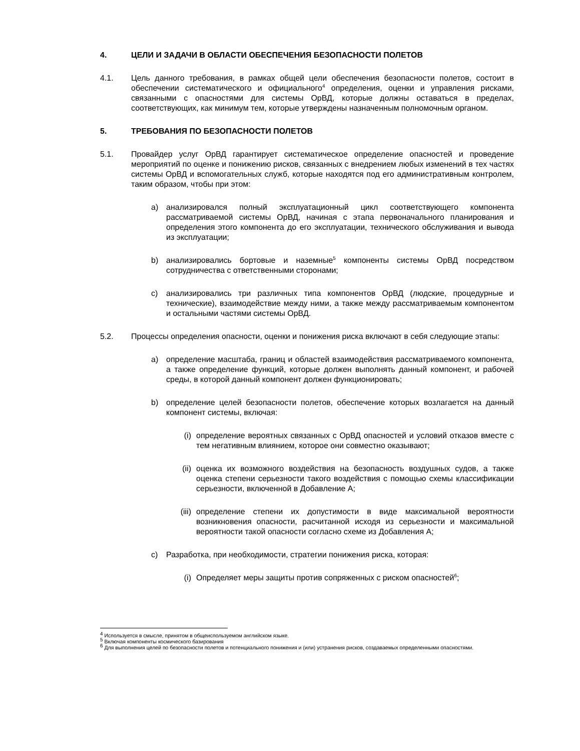4. ЦЕЛИ И ЗАДАЧИ В ОБЛАСТИ ОБЕСПЕЧЕНИЯ БЕЗОПАСНОСТИ ПОЛЕТОВ
4.1. Цель данного требования, в рамках общей цели обеспечения безопасности полетов, состоит в обеспечении систематического и официального<sup>4</sup> определения, оценки и управления рисками, связанными с опасностями для системы ОрВД, которые должны оставаться в пределах, соответствующих, как минимум тем, которые утверждены назначенным полномочным органом.
5. ТРЕБОВАНИЯ ПО БЕЗОПАСНОСТИ ПОЛЕТОВ
5.1. Провайдер услуг ОрВД гарантирует систематическое определение опасностей и проведение мероприятий по оценке и понижению рисков, связанных с внедрением любых изменений в тех частях системы ОрВД и вспомогательных служб, которые находятся под его административным контролем, таким образом, чтобы при этом:
a) анализировался полный эксплуатационный цикл соответствующего компонента рассматриваемой системы ОрВД, начиная с этапа первоначального планирования и определения этого компонента до его эксплуатации, технического обслуживания и вывода из эксплуатации;
b) анализировались бортовые и наземные<sup>5</sup> компоненты системы ОрВД посредством сотрудничества с ответственными сторонами;
c) анализировались три различных типа компонентов ОрВД (людские, процедурные и технические), взаимодействие между ними, а также между рассматриваемым компонентом и остальными частями системы ОрВД.
5.2. Процессы определения опасности, оценки и понижения риска включают в себя следующие этапы:
a) определение масштаба, границ и областей взаимодействия рассматриваемого компонента, а также определение функций, которые должен выполнять данный компонент, и рабочей среды, в которой данный компонент должен функционировать;
b) определение целей безопасности полетов, обеспечение которых возлагается на данный компонент системы, включая:
(i) определение вероятных связанных с ОрВД опасностей и условий отказов вместе с тем негативным влиянием, которое они совместно оказывают;
(ii) оценка их возможного воздействия на безопасность воздушных судов, а также оценка степени серьезности такого воздействия с помощью схемы классификации серьезности, включенной в Добавление А;
(iii)
определение степени их допустимости в виде максимальной вероятности возникновения опасности, расчитанной исходя из серьезности и максимальной вероятности такой опасности согласно схеме из Добавления А;
c) Разработка, при необходимости, стратегии понижения риска, которая:
(i) Определяет меры защиты против сопряженных с риском опасностей<sup>6</sup>;
<sup>4</sup> Используется в смысле, принятом в общеиспользуемом английском языке.
<sup>5</sup> Включая компоненты космического базирования
<sup>6</sup> Для выполнения целей по безопасности полетов и потенциального понижения и (или) устранения рисков, создаваемых определенными опасностями.